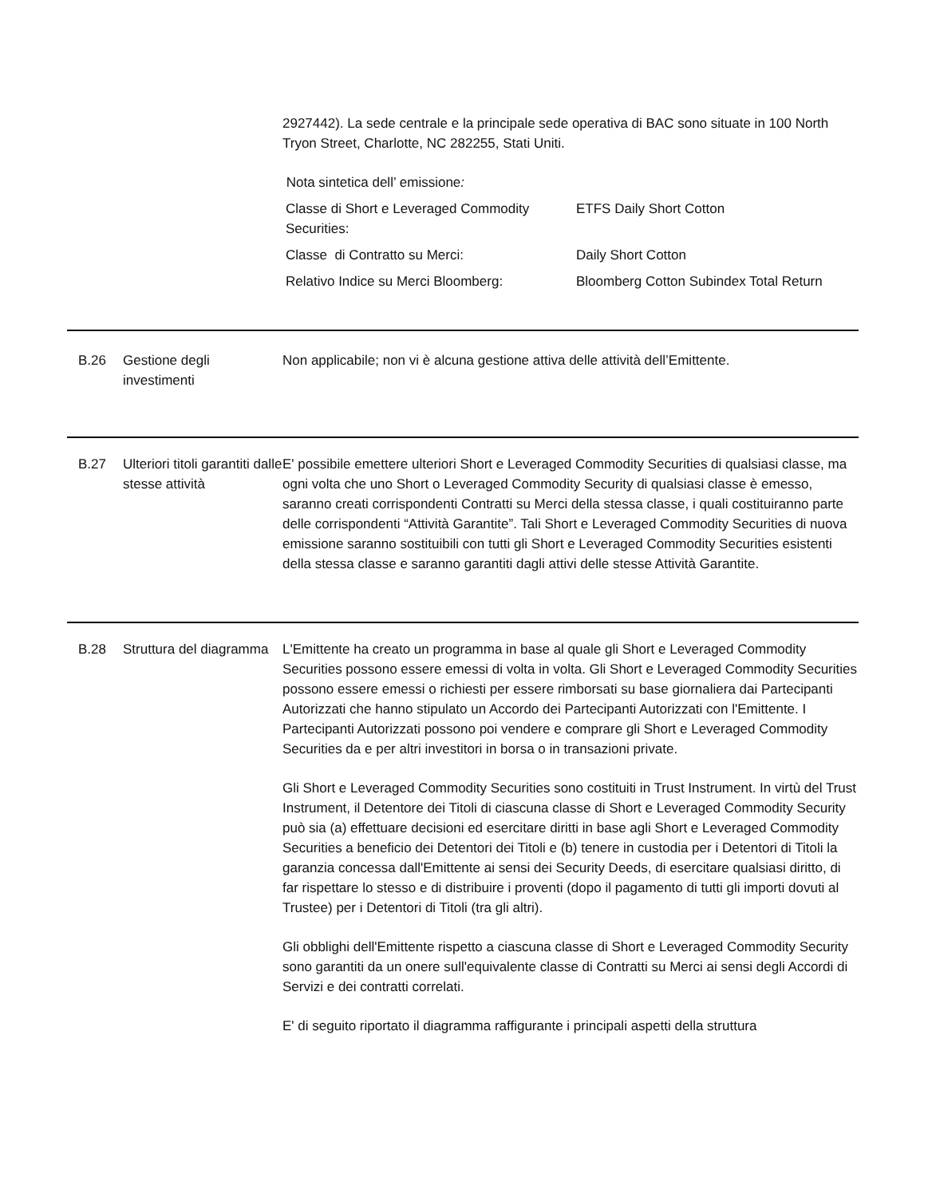2927442). La sede centrale e la principale sede operativa di BAC sono situate in 100 North Tryon Street, Charlotte, NC 282255, Stati Uniti.
Nota sintetica dell’ emissione:
| Classe di Short e Leveraged Commodity Securities: | ETFS Daily Short Cotton |
| Classe di Contratto su Merci: | Daily Short Cotton |
| Relativo Indice su Merci Bloomberg: | Bloomberg Cotton Subindex Total Return |
B.26 Gestione degli investimenti
Non applicabile; non vi è alcuna gestione attiva delle attività dell’Emittente.
B.27 Ulteriori titoli garantiti dalle stesse attività
E' possibile emettere ulteriori Short e Leveraged Commodity Securities di qualsiasi classe, ma ogni volta che uno Short o Leveraged Commodity Security di qualsiasi classe è emesso, saranno creati corrispondenti Contratti su Merci della stessa classe, i quali costituiranno parte delle corrispondenti “Attività Garantite”. Tali Short e Leveraged Commodity Securities di nuova emissione saranno sostituibili con tutti gli Short e Leveraged Commodity Securities esistenti della stessa classe e saranno garantiti dagli attivi delle stesse Attività Garantite.
B.28 Struttura del diagramma
L'Emittente ha creato un programma in base al quale gli Short e Leveraged Commodity Securities possono essere emessi di volta in volta. Gli Short e Leveraged Commodity Securities possono essere emessi o richiesti per essere rimborsati su base giornaliera dai Partecipanti Autorizzati che hanno stipulato un Accordo dei Partecipanti Autorizzati con l'Emittente. I Partecipanti Autorizzati possono poi vendere e comprare gli Short e Leveraged Commodity Securities da e per altri investitori in borsa o in transazioni private.
Gli Short e Leveraged Commodity Securities sono costituiti in Trust Instrument. In virtù del Trust Instrument, il Detentore dei Titoli di ciascuna classe di Short e Leveraged Commodity Security può sia (a) effettuare decisioni ed esercitare diritti in base agli Short e Leveraged Commodity Securities a beneficio dei Detentori dei Titoli e (b) tenere in custodia per i Detentori di Titoli la garanzia concessa dall'Emittente ai sensi dei Security Deeds, di esercitare qualsiasi diritto, di far rispettare lo stesso e di distribuire i proventi (dopo il pagamento di tutti gli importi dovuti al Trustee) per i Detentori di Titoli (tra gli altri).
Gli obblighi dell'Emittente rispetto a ciascuna classe di Short e Leveraged Commodity Security sono garantiti da un onere sull'equivalente classe di Contratti su Merci ai sensi degli Accordi di Servizi e dei contratti correlati.
E' di seguito riportato il diagramma raffigurante i principali aspetti della struttura